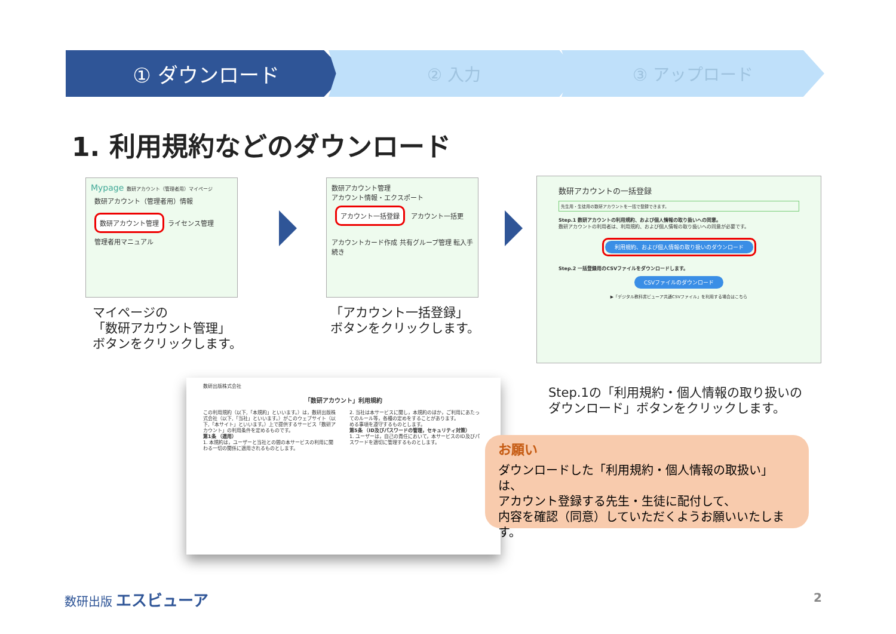① ダウンロード
② 入力 ③ アップロード
1. 利用規約などのダウンロード
Mypage 数研アカウント（管理者用）マイページ
数研アカウント（管理者用）情報 数研アカウント管理 ライセンス管理
管理者用マニュアル
数研アカウント管理
アカウント情報・エクスポート アカウント一括登録 アカウント一括更
アカウントカード作成 共有グループ管理 転入手続き
数研アカウントの一括登録
先生用・生徒用の数研アカウントを一括で登録できます。
Step.1 数研アカウントの利用規約、および個人情報の取り扱いへの同意。
数研アカウントの利用者は、利用規約、および個人情報の取り扱いへの同意が必要です。
利用規約、および個人情報の取り扱いのダウンロード
Step.2 一括登録用のCSVファイルをダウンロードします。
CSVファイルのダウンロード
▶「デジタル教科書ビューア共通CSVファイル」を利用する場合はこちら
マイページの
「数研アカウント管理」
ボタンをクリックします。
「アカウント一括登録」
ボタンをクリックします。
数研出版株式会社
「数研アカウント」利用規約
この利用規約（以下,「本規約」といいます。）は，数研出版株式会社（以下,「当社」といいます。）がこのウェブサイト（以下,「本サイト」といいます。）上で提供するサービス「数研アカウント」の利用条件を定めるものです。
第1条 （適用）
1. 本規約は，ユーザーと当社との間の本サービスの利用に関わる一切の関係に適用されるものとします。
2. 当社は本サービスに関し，本規約のほか，ご利用にあたってのルール等，各種の定めをすることがあります。
める事項を遵守するものとします。
第5条 （ID及びパスワードの管理，セキュリティ対策）
1. ユーザーは，自己の責任において，本サービスのID及びパスワードを適切に管理するものとします。
Step.1の「利用規約・個人情報の取り扱いの
ダウンロード」ボタンをクリックします。
お願い
ダウンロードした「利用規約・個人情報の取扱い」は、
アカウント登録する先生・生徒に配付して、
内容を確認（同意）していただくようお願いいたします。
数研出版 エスビューア 2